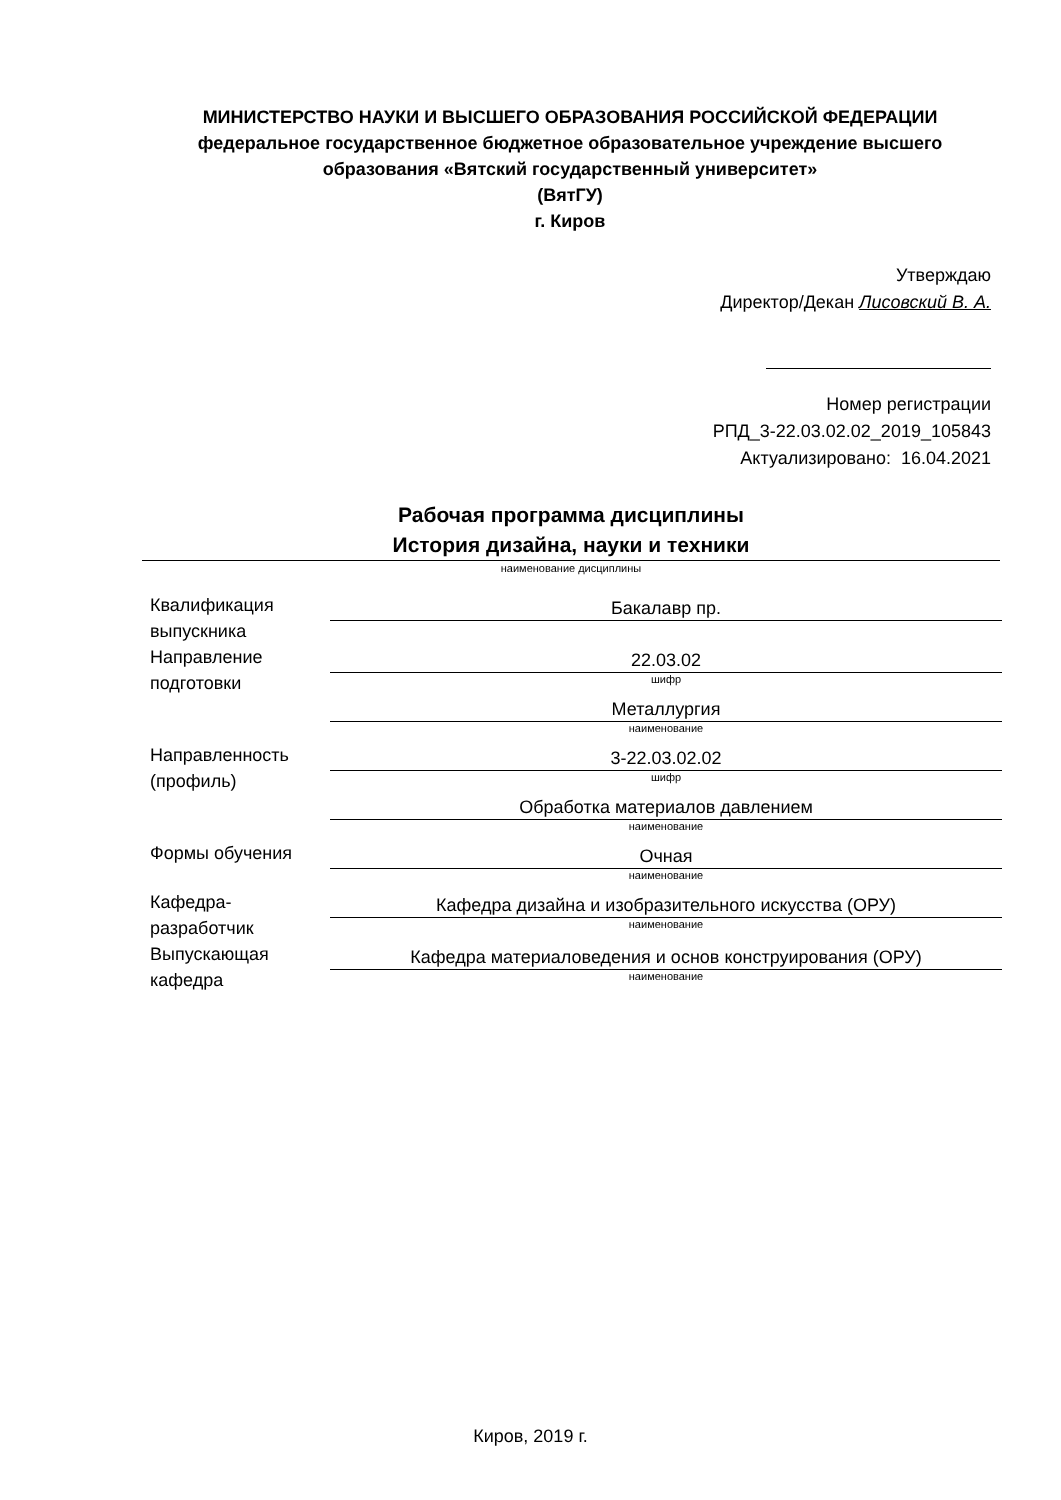МИНИСТЕРСТВО НАУКИ И ВЫСШЕГО ОБРАЗОВАНИЯ РОССИЙСКОЙ ФЕДЕРАЦИИ
федеральное государственное бюджетное образовательное учреждение высшего образования «Вятский государственный университет»
(ВятГУ)
г. Киров
Утверждаю
Директор/Декан Лисовский В. А.
Номер регистрации
РПД_3-22.03.02.02_2019_105843
Актуализировано: 16.04.2021
Рабочая программа дисциплины
История дизайна, науки и техники
наименование дисциплины
| Квалификация выпускника | Бакалавр пр. |
| Направление подготовки | 22.03.02 шифр |
| | Металлургия наименование |
| Направленность (профиль) | 3-22.03.02.02 шифр |
| | Обработка материалов давлением наименование |
| Формы обучения | Очная наименование |
| Кафедра-разработчик | Кафедра дизайна и изобразительного искусства (ОРУ) наименование |
| Выпускающая кафедра | Кафедра материаловедения и основ конструирования (ОРУ) наименование |
Киров, 2019 г.